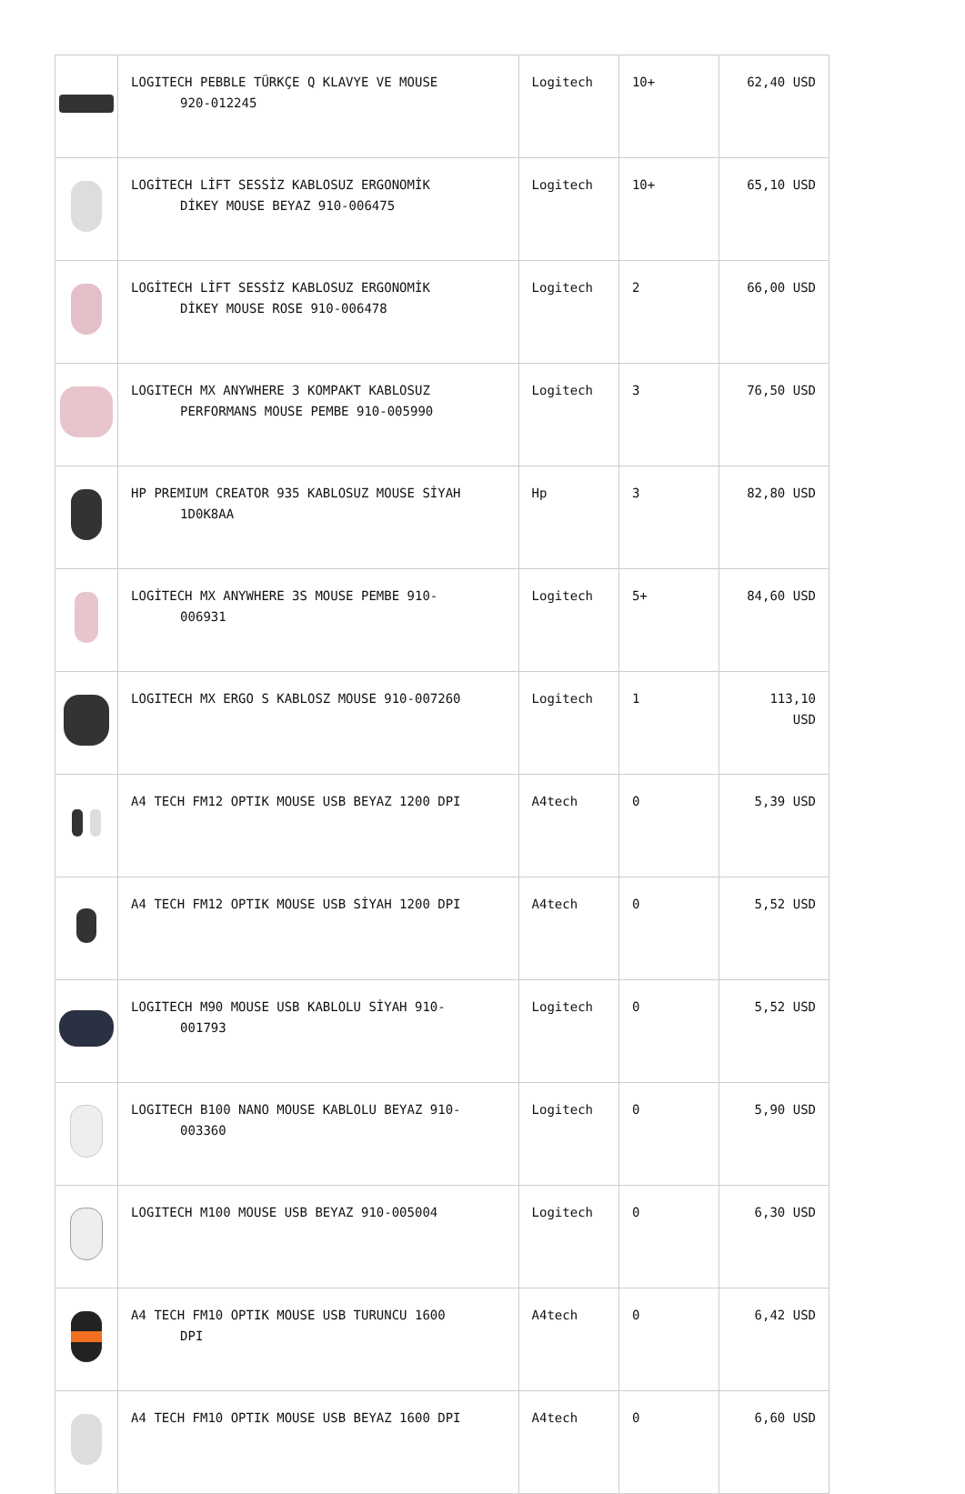| | LOGITECH PEBBLE TÜRKÇE Q KLAVYE VE MOUSE 920-012245 | Logitech | 10+ | 62,40 USD |
| | LOGİTECH LİFT SESSİZ KABLOSUZ ERGONOMİK DİKEY MOUSE BEYAZ 910-006475 | Logitech | 10+ | 65,10 USD |
| | LOGİTECH LİFT SESSİZ KABLOSUZ ERGONOMİK DİKEY MOUSE ROSE 910-006478 | Logitech | 2 | 66,00 USD |
| | LOGITECH MX ANYWHERE 3 KOMPAKT KABLOSUZ PERFORMANS MOUSE PEMBE 910-005990 | Logitech | 3 | 76,50 USD |
| | HP PREMIUM CREATOR 935 KABLOSUZ MOUSE SİYAH 1D0K8AA | Hp | 3 | 82,80 USD |
| | LOGİTECH MX ANYWHERE 3S MOUSE PEMBE 910- 006931 | Logitech | 5+ | 84,60 USD |
| | LOGITECH MX ERGO S KABLOSZ MOUSE 910-007260 | Logitech | 1 | 113,10 USD |
| | A4 TECH FM12 OPTIK MOUSE USB BEYAZ 1200 DPI | A4tech | 0 | 5,39 USD |
| | A4 TECH FM12 OPTIK MOUSE USB SİYAH 1200 DPI | A4tech | 0 | 5,52 USD |
| | LOGITECH M90 MOUSE USB KABLOLU SİYAH 910- 001793 | Logitech | 0 | 5,52 USD |
| | LOGITECH B100 NANO MOUSE KABLOLU BEYAZ 910- 003360 | Logitech | 0 | 5,90 USD |
| | LOGITECH M100 MOUSE USB BEYAZ 910-005004 | Logitech | 0 | 6,30 USD |
| | A4 TECH FM10 OPTIK MOUSE USB TURUNCU 1600 DPI | A4tech | 0 | 6,42 USD |
| | A4 TECH FM10 OPTIK MOUSE USB BEYAZ 1600 DPI | A4tech | 0 | 6,60 USD |